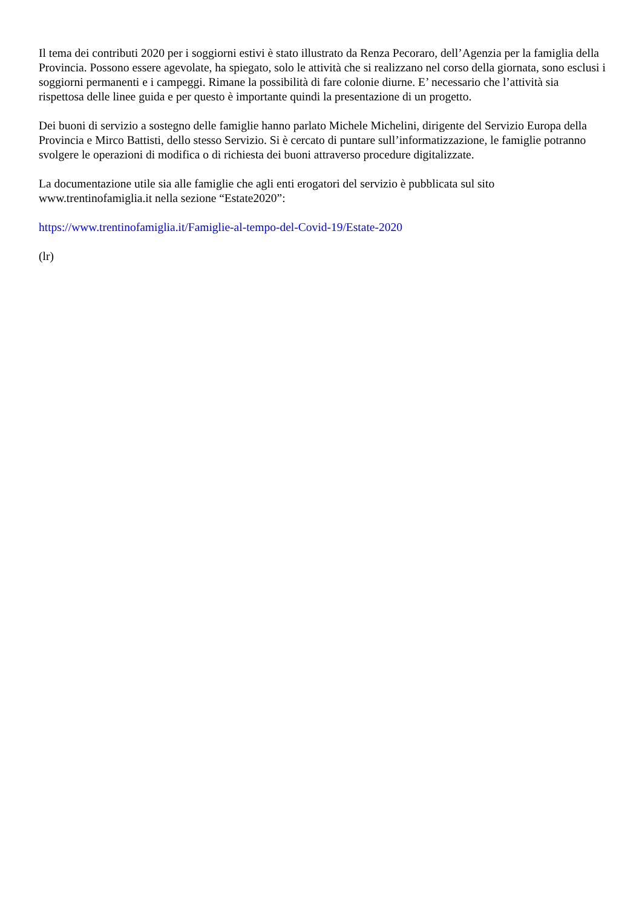Il tema dei contributi 2020 per i soggiorni estivi è stato illustrato da Renza Pecoraro, dell’Agenzia per la famiglia della Provincia. Possono essere agevolate, ha spiegato, solo le attività che si realizzano nel corso della giornata, sono esclusi i soggiorni permanenti e i campeggi. Rimane la possibilità di fare colonie diurne. E’ necessario che l’attività sia rispettosa delle linee guida e per questo è importante quindi la presentazione di un progetto.
Dei buoni di servizio a sostegno delle famiglie hanno parlato Michele Michelini, dirigente del Servizio Europa della Provincia e Mirco Battisti, dello stesso Servizio. Si è cercato di puntare sull’informatizzazione, le famiglie potranno svolgere le operazioni di modifica o di richiesta dei buoni attraverso procedure digitalizzate.
La documentazione utile sia alle famiglie che agli enti erogatori del servizio è pubblicata sul sito www.trentinofamiglia.it nella sezione “Estate2020”:
https://www.trentinofamiglia.it/Famiglie-al-tempo-del-Covid-19/Estate-2020
(lr)